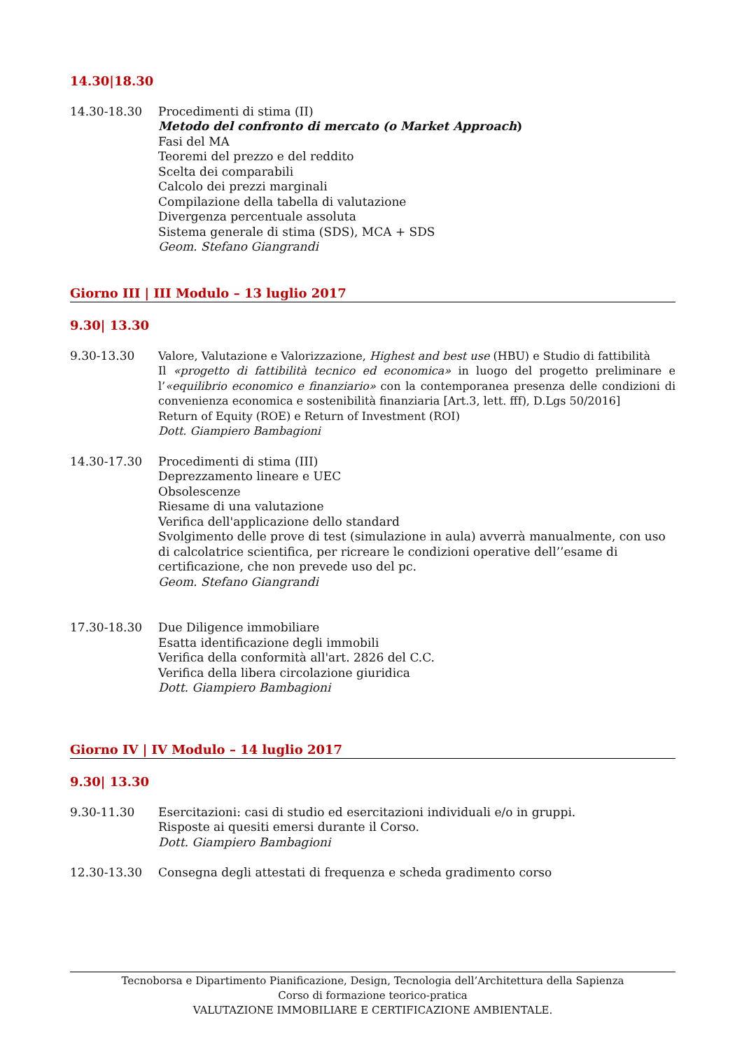14.30|18.30
14.30-18.30 Procedimenti di stima (II)
Metodo del confronto di mercato (o Market Approach)
Fasi del MA
Teoremi del prezzo e del reddito
Scelta dei comparabili
Calcolo dei prezzi marginali
Compilazione della tabella di valutazione
Divergenza percentuale assoluta
Sistema generale di stima (SDS), MCA + SDS
Geom. Stefano Giangrandi
Giorno III | III Modulo – 13 luglio 2017
9.30| 13.30
9.30-13.30 Valore, Valutazione e Valorizzazione, Highest and best use (HBU) e Studio di fattibilità
Il «progetto di fattibilità tecnico ed economica» in luogo del progetto preliminare e l’«equilibrio economico e finanziario» con la contemporanea presenza delle condizioni di convenienza economica e sostenibilità finanziaria [Art.3, lett. fff), D.Lgs 50/2016]
Return of Equity (ROE) e Return of Investment (ROI)
Dott. Giampiero Bambagioni
14.30-17.30 Procedimenti di stima (III)
Deprezzamento lineare e UEC
Obsolescenze
Riesame di una valutazione
Verifica dell'applicazione dello standard
Svolgimento delle prove di test (simulazione in aula) avverrà manualmente, con uso di calcolatrice scientifica, per ricreare le condizioni operative dell’’esame di certificazione, che non prevede uso del pc.
Geom. Stefano Giangrandi
17.30-18.30 Due Diligence immobiliare
Esatta identificazione degli immobili
Verifica della conformità all'art. 2826 del C.C.
Verifica della libera circolazione giuridica
Dott. Giampiero Bambagioni
Giorno IV | IV Modulo – 14 luglio 2017
9.30| 13.30
9.30-11.30 Esercitazioni: casi di studio ed esercitazioni individuali e/o in gruppi.
Risposte ai quesiti emersi durante il Corso.
Dott. Giampiero Bambagioni
12.30-13.30 Consegna degli attestati di frequenza e scheda gradimento corso
Tecnoborsa e Dipartimento Pianificazione, Design, Tecnologia dell’Architettura della Sapienza
Corso di formazione teorico-pratica
VALUTAZIONE IMMOBILIARE E CERTIFICAZIONE AMBIENTALE.